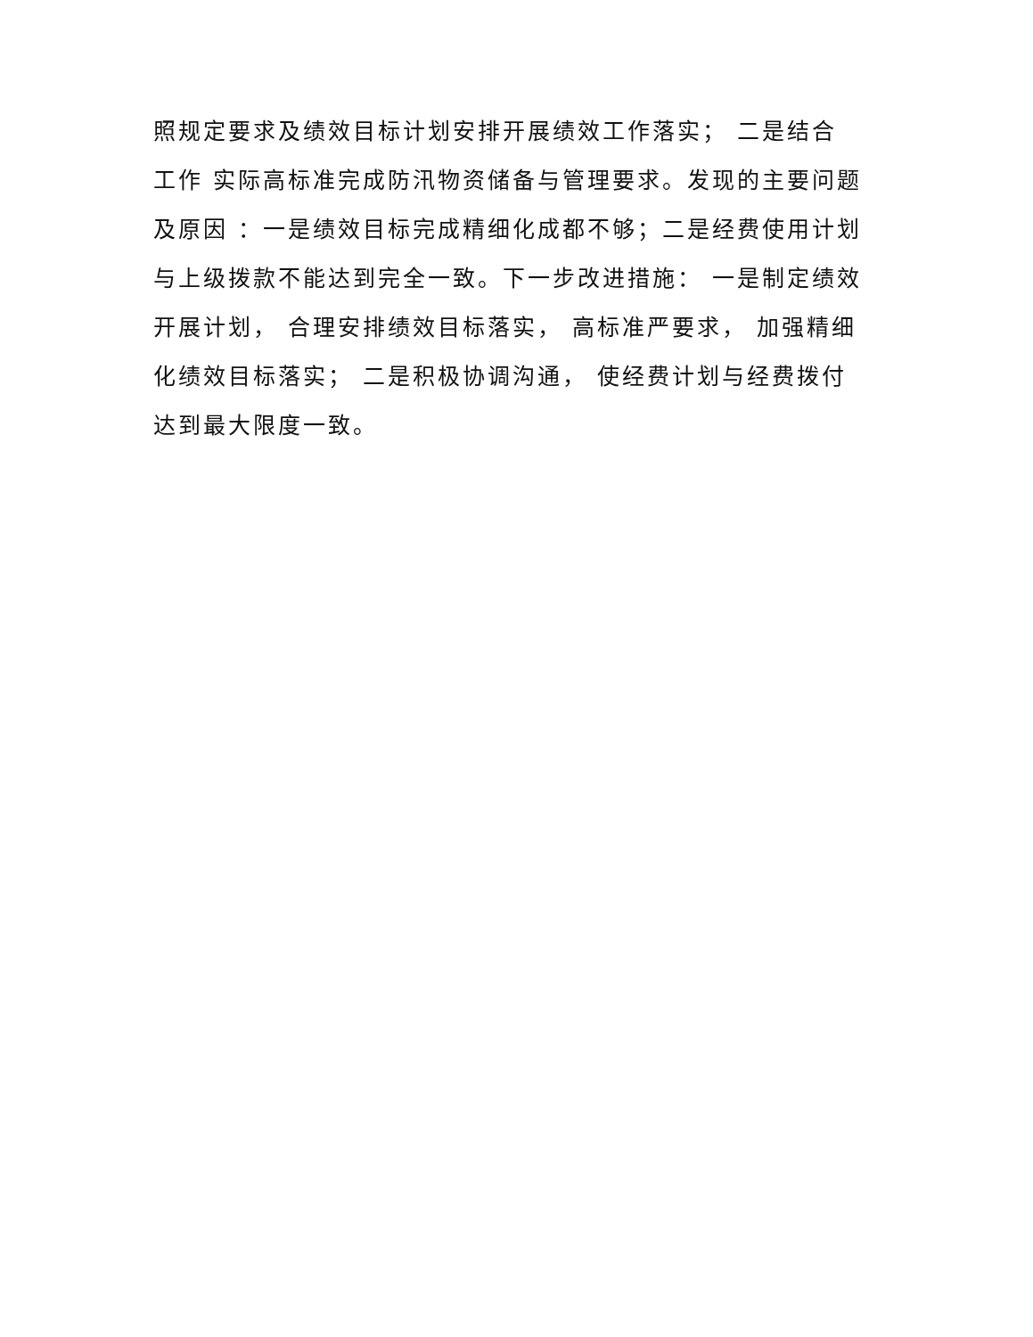照规定要求及绩效目标计划安排开展绩效工作落实； 二是结合
工作 实际高标准完成防汛物资储备与管理要求。发现的主要问题
及原因 ：一是绩效目标完成精细化成都不够；二是经费使用计划
与上级拨款不能达到完全一致。下一步改进措施： 一是制定绩效
开展计划， 合理安排绩效目标落实， 高标准严要求， 加强精细
化绩效目标落实； 二是积极协调沟通， 使经费计划与经费拨付
达到最大限度一致。